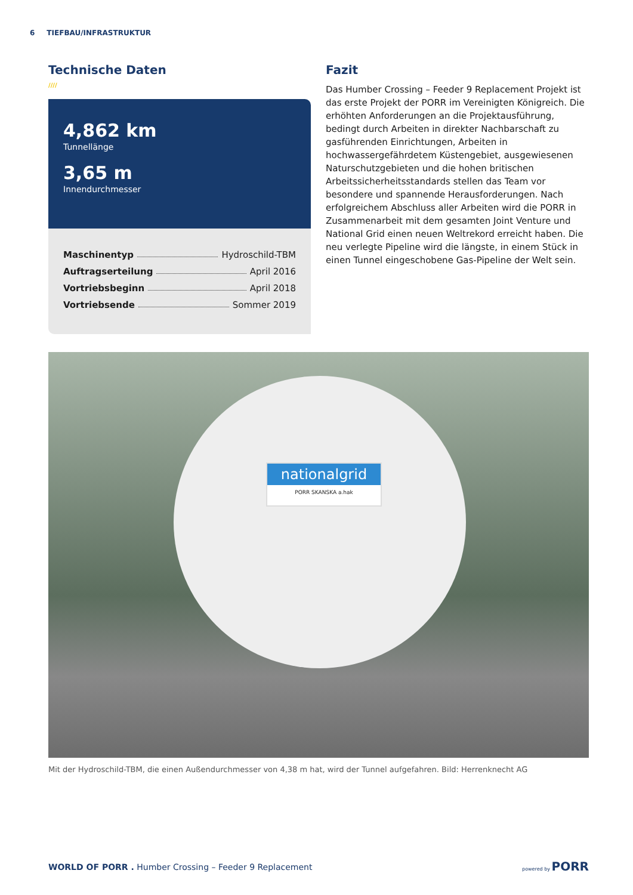6 TIEFBAU/INFRASTRUKTUR
Technische Daten
////
4,862 km
Tunnellänge
3,65 m
Innendurchmesser
Maschinentyp Hydroschild-TBM
Auftragserteilung April 2016
Vortriebsbeginn April 2018
Vortriebsende Sommer 2019
Fazit
Das Humber Crossing – Feeder 9 Replacement Projekt ist das erste Projekt der PORR im Vereinigten Königreich. Die erhöhten Anforderungen an die Projektausführung, bedingt durch Arbeiten in direkter Nachbarschaft zu gasführenden Einrichtungen, Arbeiten in hochwassergefährdetem Küstengebiet, ausgewiesenen Naturschutzgebieten und die hohen britischen Arbeitssicherheitsstandards stellen das Team vor besondere und spannende Herausforderungen. Nach erfolgreichem Abschluss aller Arbeiten wird die PORR in Zusammenarbeit mit dem gesamten Joint Venture und National Grid einen neuen Weltrekord erreicht haben. Die neu verlegte Pipeline wird die längste, in einem Stück in einen Tunnel eingeschobene Gas-Pipeline der Welt sein.
nationalgrid
PORR SKANSKA a.hak
Mit der Hydroschild-TBM, die einen Außendurchmesser von 4,38 m hat, wird der Tunnel aufgefahren. Bild: Herrenknecht AG
WORLD OF PORR . Humber Crossing – Feeder 9 Replacement
powered by PORR